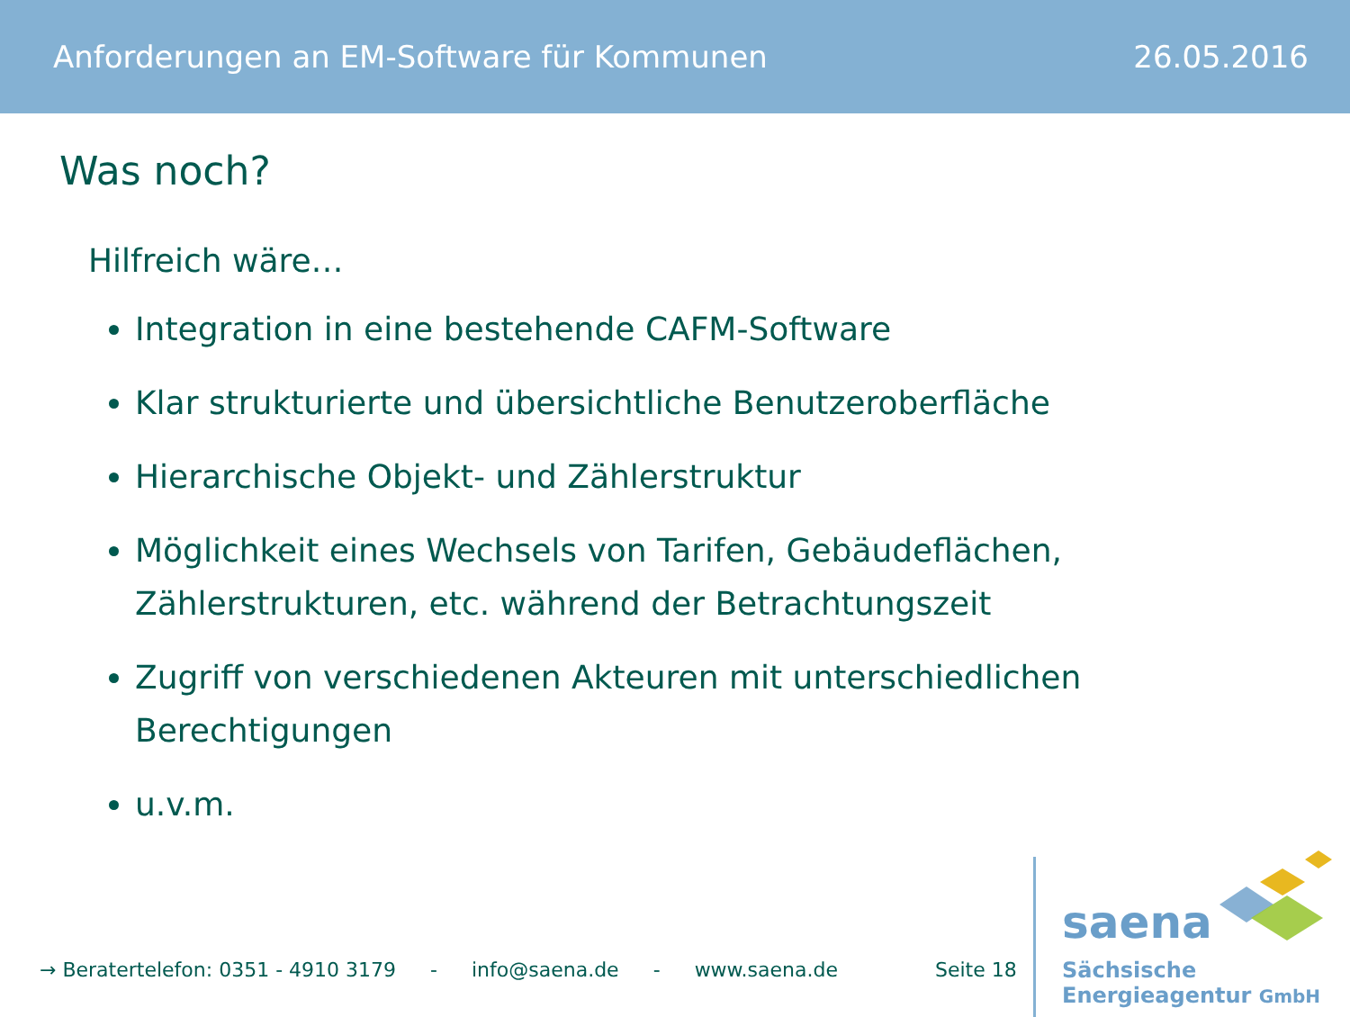Anforderungen an EM-Software für Kommunen 26.05.2016
Was noch?
Hilfreich wäre…
Integration in eine bestehende CAFM-Software
Klar strukturierte und übersichtliche Benutzeroberfläche
Hierarchische Objekt- und Zählerstruktur
Möglichkeit eines Wechsels von Tarifen, Gebäudeflächen, Zählerstrukturen, etc. während der Betrachtungszeit
Zugriff von verschiedenen Akteuren mit unterschiedlichen Berechtigungen
u.v.m.
→ Beratertelefon: 0351 - 4910 3179 - info@saena.de - www.saena.de Seite 18
saena
Sächsische
Energieagentur GmbH